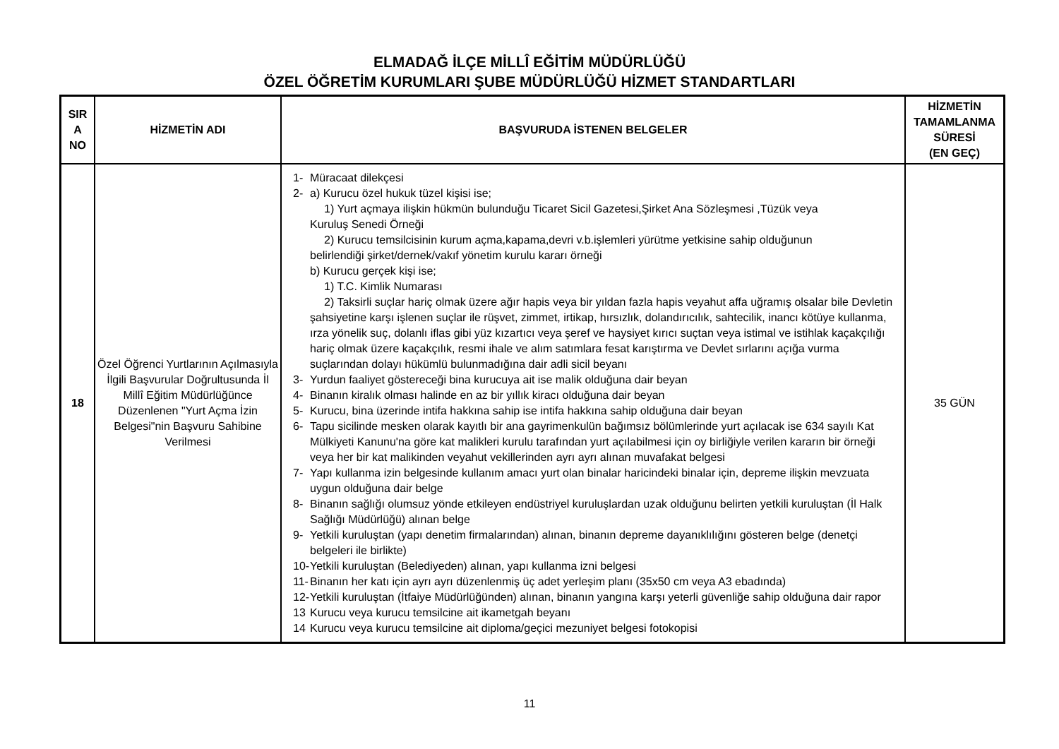ELMADAĞ İLÇE MİLLÎ EĞİTİM MÜDÜRLÜĞÜ
ÖZEL ÖĞRETİM KURUMLARI ŞUBE MÜDÜRLÜĞÜ HİZMET STANDARTLARI
| SIR A NO | HİZMETİN ADI | BAŞVURUDA İSTENEN BELGELER | HİZMETİN TAMAMLANMA SÜRESİ (EN GEÇ) |
| --- | --- | --- | --- |
| 18 | Özel Öğrenci Yurtlarının Açılmasıyla İlgili Başvurular Doğrultusunda İl Millî Eğitim Müdürlüğünce Düzenlenen "Yurt Açma İzin Belgesi"nin Başvuru Sahibine Verilmesi | 1- Müracaat dilekçesi 2- a) Kurucu özel hukuk tüzel kişisi ise; 1) Yurt açmaya ilişkin hükmün bulunduğu Ticaret Sicil Gazetesi,Şirket Ana Sözleşmesi ,Tüzük veya Kuruluş Senedi Örneği 2) Kurucu temsilcisinin kurum açma,kapama,devri v.b.işlemleri yürütme yetkisine sahip olduğunun belirlendiği şirket/dernek/vakıf yönetim kurulu kararı örneği b) Kurucu gerçek kişi ise; 1) T.C. Kimlik Numarası 2) Taksirli suçlar hariç olmak üzere ağır hapis veya bir yıldan fazla hapis veyahut affa uğramış olsalar bile Devletin şahsiyetine karşı işlenen suçlar ile rüşvet, zimmet, irtikap, hırsızlık, dolandırıcılık, sahtecilik, inancı kötüye kullanma, ırza yönelik suç, dolanlı iflas gibi yüz kızartıcı veya şeref ve haysiyet kırıcı suçtan veya istimal ve istihlak kaçakçılığı hariç olmak üzere kaçakçılık, resmi ihale ve alım satımlara fesat karıştırma ve Devlet sırlarını açığa vurma suçlarından dolayı hükümlü bulunmadığına dair adli sicil beyanı 3- Yurdun faaliyet göstereceği bina kurucuya ait ise malik olduğuna dair beyan 4- Binanın kiralık olması halinde en az bir yıllık kiracı olduğuna dair beyan 5- Kurucu, bina üzerinde intifa hakkına sahip ise intifa hakkına sahip olduğuna dair beyan 6- Tapu sicilinde mesken olarak kayıtlı bir ana gayrimenkulün bağımsız bölümlerinde yurt açılacak ise 634 sayılı Kat Mülkiyeti Kanunu'na göre kat malikleri kurulu tarafından yurt açılabilmesi için oy birliğiyle verilen kararın bir örneği veya her bir kat malikinden veyahut vekillerinden ayrı ayrı alınan muvafakat belgesi 7- Yapı kullanma izin belgesinde kullanım amacı yurt olan binalar haricindeki binalar için, depreme ilişkin mevzuata uygun olduğuna dair belge 8- Binanın sağlığı olumsuz yönde etkileyen endüstriyel kuruluşlardan uzak olduğunu belirten yetkili kuruluştan (İl Halk Sağlığı Müdürlüğü) alınan belge 9- Yetkili kuruluştan (yapı denetim firmalarından) alınan, binanın depreme dayanıklılığını gösteren belge (denetçi belgeleri ile birlikte) 10- Yetkili kuruluştan (Belediyeden) alınan, yapı kullanma izni belgesi 11- Binanın her katı için ayrı ayrı düzenlenmiş üç adet yerleşim planı (35x50 cm veya A3 ebadında) 12- Yetkili kuruluştan (İtfaiye Müdürlüğünden) alınan, binanın yangına karşı yeterli güvenliğe sahip olduğuna dair rapor 13 Kurucu veya kurucu temsilcine ait ikametgah beyanı 14 Kurucu veya kurucu temsilcine ait diploma/geçici mezuniyet belgesi fotokopisi | 35 GÜN |
11